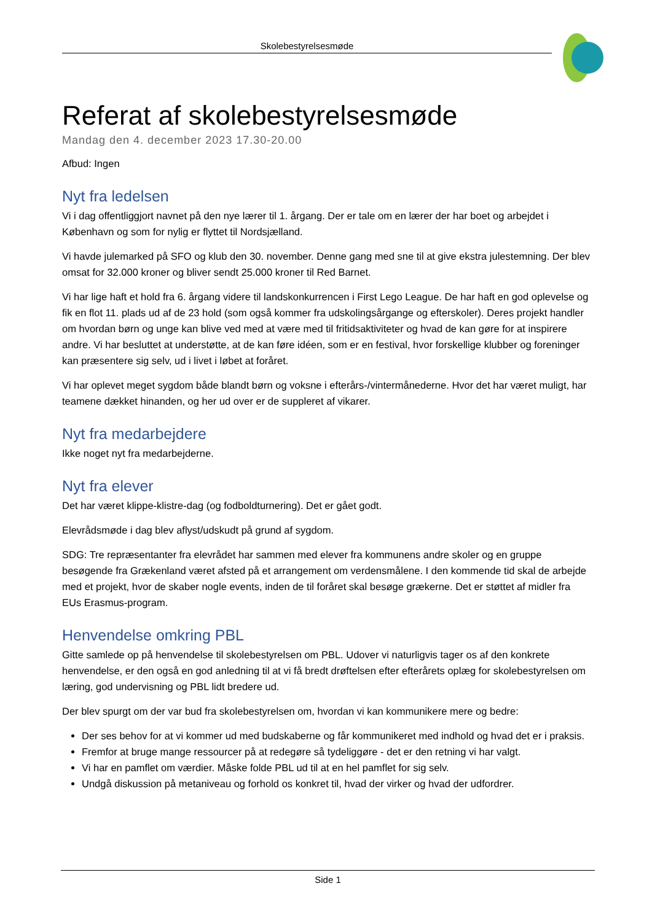Skolebestyrelsesmøde
Referat af skolebestyrelsesmøde
Mandag den 4. december 2023 17.30-20.00
Afbud: Ingen
Nyt fra ledelsen
Vi i dag offentliggjort navnet på den nye lærer til 1. årgang. Der er tale om en lærer der har boet og arbejdet i København og som for nylig er flyttet til Nordsjælland.
Vi havde julemarked på SFO og klub den 30. november. Denne gang med sne til at give ekstra julestemning. Der blev omsat for 32.000 kroner og bliver sendt 25.000 kroner til Red Barnet.
Vi har lige haft et hold fra 6. årgang videre til landskonkurrencen i First Lego League. De har haft en god oplevelse og fik en flot 11. plads ud af de 23 hold (som også kommer fra udskolingsårgange og efterskoler). Deres projekt handler om hvordan børn og unge kan blive ved med at være med til fritidsaktiviteter og hvad de kan gøre for at inspirere andre. Vi har besluttet at understøtte, at de kan føre idéen, som er en festival, hvor forskellige klubber og foreninger kan præsentere sig selv, ud i livet i løbet at foråret.
Vi har oplevet meget sygdom både blandt børn og voksne i efterårs-/vintermånederne. Hvor det har været muligt, har teamene dækket hinanden, og her ud over er de suppleret af vikarer.
Nyt fra medarbejdere
Ikke noget nyt fra medarbejderne.
Nyt fra elever
Det har været klippe-klistre-dag (og fodboldturnering). Det er gået godt.
Elevrådsmøde i dag blev aflyst/udskudt på grund af sygdom.
SDG: Tre repræsentanter fra elevrådet har sammen med elever fra kommunens andre skoler og en gruppe besøgende fra Grækenland været afsted på et arrangement om verdensmålene. I den kommende tid skal de arbejde med et projekt, hvor de skaber nogle events, inden de til foråret skal besøge grækerne. Det er støttet af midler fra EUs Erasmus-program.
Henvendelse omkring PBL
Gitte samlede op på henvendelse til skolebestyrelsen om PBL. Udover vi naturligvis tager os af den konkrete henvendelse, er den også en god anledning til at vi få bredt drøftelsen efter efterårets oplæg for skolebestyrelsen om læring, god undervisning og PBL lidt bredere ud.
Der blev spurgt om der var bud fra skolebestyrelsen om, hvordan vi kan kommunikere mere og bedre:
Der ses behov for at vi kommer ud med budskaberne og får kommunikeret med indhold og hvad det er i praksis.
Fremfor at bruge mange ressourcer på at redegøre så tydeliggøre - det er den retning vi har valgt.
Vi har en pamflet om værdier. Måske folde PBL ud til at en hel pamflet for sig selv.
Undgå diskussion på metaniveau og forhold os konkret til, hvad der virker og hvad der udfordrer.
Side 1